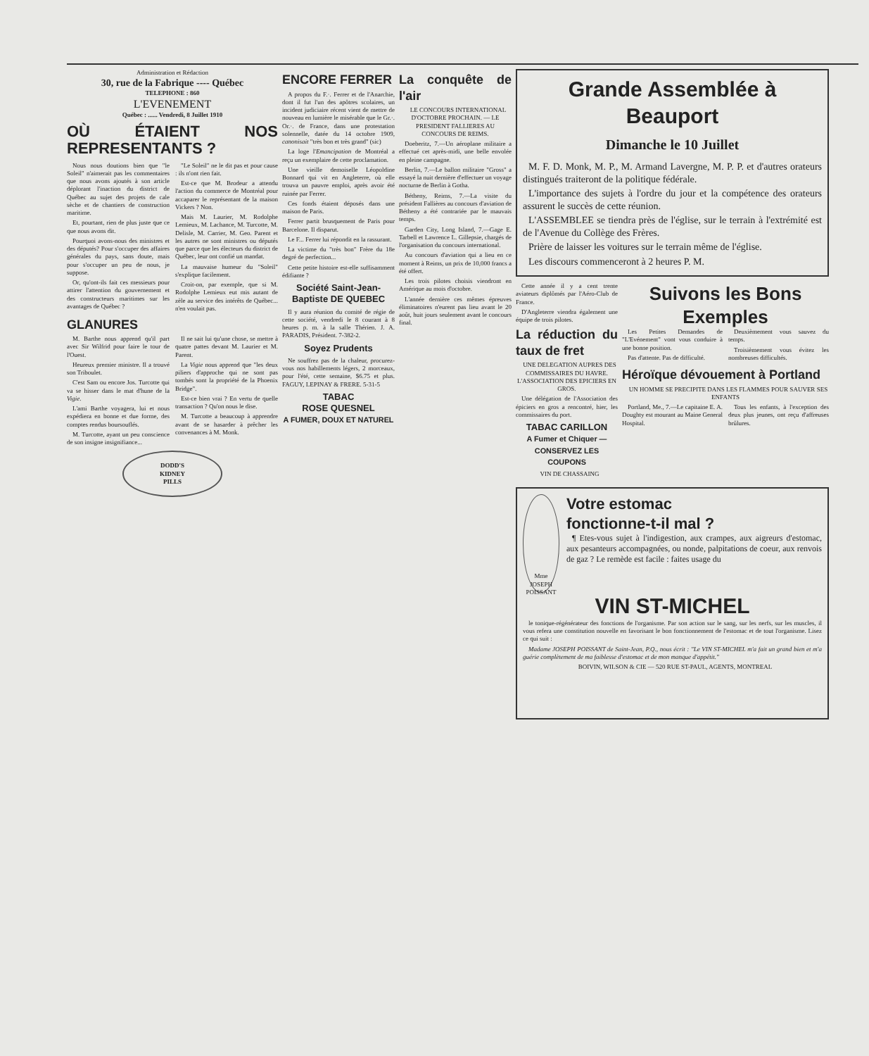Administration et Rédaction
30, rue de la Fabrique ---- Québec
TELEPHONE : 860
L'EVENEMENT
Québec : ...... Vendredi, 8 Juillet 1910
OÙ ÉTAIENT NOS REPRESENTANTS ?
Nous nous doutions bien que "le Soleil" n'aimerait pas les commentaires que nous avons ajoutés à son article déplorant l'inaction du district de Québec au sujet des projets de cale sèche et de chantiers de construction maritime.
Et, pourtant, rien de plus juste que ce que nous avons dit.
Pourquoi avons-nous des ministres et des députés? Pour s'occuper des affaires générales du pays, sans doute, mais pour s'occuper un peu de nous, je suppose.
Or, qu'ont-ils fait ces messieurs pour attirer l'attention du gouvernement et des constructeurs maritimes sur les avantages de Québec ?
"Le Soleil" ne le dit pas et pour cause : ils n'ont rien fait.
Est-ce que M. Brodeur a attendu l'action du commerce de Montréal pour accaparer le représentant de la maison Vickers ? Non.
Mais M. Laurier, M. Rodolphe Lemieux, M. Lachance, M. Turcotte, M. Delisle, M. Carrier, M. Geo. Parent et les autres ne sont ministres ou députés que parce que les électeurs du district de Québec, leur ont confié un mandat.
La mauvaise humeur du "Soleil" s'explique facilement.
Croit-on, par exemple, que si M. Rodolphe Lemieux eut mis autant de zèle au service des intérêts de Québec... n'en voulait pas.
GLANURES
M. Barthe nous apprend qu'il part avec Sir Wilfrid pour faire le tour de l'Ouest.
Heureux premier ministre. Il a trouvé son Triboulet.
C'est Sam ou encore Jos. Turcotte qui va se hisser dans le mat d'hune de la Vigie.
L'ami Barthe voyagera, lui et nous expédiera en bonne et due forme, des comptes rendus boursouflés.
M. Turcotte, ayant un peu conscience de son insigne insignifiance...
Il ne sait lui qu'une chose, se mettre à quatre pattes devant M. Laurier et M. Parent.
La Vigie nous apprend que "les deux piliers d'approche qui ne sont pas tombés sont la propriété de la Phoenix Bridge".
Est-ce bien vrai ? En vertu de quelle transaction ? Qu'on nous le dise.
M. Turcotte a beaucoup à apprendre avant de se hasarder à prêcher les convenances à M. Monk.
DODD'S
KIDNEY
PILLS
ENCORE FERRER
A propos du F.·. Ferrer et de l'Anarchie, dont il fut l'un des apôtres scolaires, un incident judiciaire récent vient de mettre de nouveau en lumière le misérable que le Gr.·. Or.·. de France, dans une protestation solennelle, datée du 14 octobre 1909, canonisait "très bon et très grand" (sic)
La loge l'Emancipation de Montréal a reçu un exemplaire de cette proclamation.
Une vieille demoiselle Léopoldine Bonnard qui vit en Angleterre, où elle trouva un pauvre emploi, après avoir été ruinée par Ferrer.
Ces fonds étaient déposés dans une maison de Paris.
Ferrer partit brusquement de Paris pour Barcelone. Il disparut.
Le F... Ferrer lui répondit en la rassurant.
La victime du "très bon" Frère du 18e degré de perfection...
Cette petite histoire est-elle suffisamment édifiante ?
Société Saint-Jean-Baptiste DE QUEBEC
Il y aura réunion du comité de régie de cette société, vendredi le 8 courant à 8 heures p. m. à la salle Thérien. J. A. PARADIS, Président. 7-382-2.
Soyez Prudents
Ne souffrez pas de la chaleur, procurez-vous nos habillements légers, 2 morceaux, pour l'été, cette semaine, $6.75 et plus. FAGUY, LEPINAY & FRERE. 5-31-5
TABAC
ROSE QUESNEL
A FUMER, DOUX ET NATUREL
La conquête de l'air
LE CONCOURS INTERNATIONAL D'OCTOBRE PROCHAIN. — LE PRESIDENT FALLIERES AU CONCOURS DE REIMS.
Doeberitz, 7.—Un aéroplane militaire a effectué cet après-midi, une belle envolée en pleine campagne.
Berlin, 7.—Le ballon militaire "Gross" a essayé la nuit dernière d'effectuer un voyage nocturne de Berlin à Gotha.
Bétheny, Reims, 7.—La visite du président Fallières au concours d'aviation de Bétheny a été contrariée par le mauvais temps.
Garden City, Long Island, 7.—Gage E. Tarbell et Lawrence L. Gillepsie, chargés de l'organisation du concours international.
Au concours d'aviation qui a lieu en ce moment à Reims, un prix de 10,000 francs a été offert.
Les trois pilotes choisis viendront en Amérique au mois d'octobre.
L'année dernière ces mêmes épreuves éliminatoires n'eurent pas lieu avant le 20 août, huit jours seulement avant le concours final.
Grande Assemblée à Beauport
Dimanche le 10 Juillet
M. F. D. Monk, M. P., M. Armand Lavergne, M. P. P. et d'autres orateurs distingués traiteront de la politique fédérale.
L'importance des sujets à l'ordre du jour et la compétence des orateurs assurent le succès de cette réunion.
L'ASSEMBLEE se tiendra près de l'église, sur le terrain à l'extrémité est de l'Avenue du Collège des Frères.
Prière de laisser les voitures sur le terrain même de l'église.
Les discours commenceront à 2 heures P. M.
Cette année il y a cent trente aviateurs diplômés par l'Aéro-Club de France.
D'Angleterre viendra également une équipe de trois pilotes.
La réduction du taux de fret
UNE DELEGATION AUPRES DES COMMISSAIRES DU HAVRE. L'ASSOCIATION DES EPICIERS EN GROS.
Une délégation de l'Association des épiciers en gros a rencontré, hier, les commissaires du port.
TABAC CARILLON
A Fumer et Chiquer — CONSERVEZ LES COUPONS
VIN DE CHASSAING
Suivons les Bons Exemples
Les Petites Demandes de "L'Evénement" vont vous conduire à une bonne position.
Pas d'attente. Pas de difficulté.
Deuxièmement vous sauvez du temps.
Troisièmement vous évitez les nombreuses difficultés.
Héroïque dévouement à Portland
UN HOMME SE PRECIPITE DANS LES FLAMMES POUR SAUVER SES ENFANTS
Portland, Me., 7.—Le capitaine E. A. Doughty est mourant au Maine General Hospital.
Tous les enfants, à l'exception des deux plus jeunes, ont reçu d'affreuses brûlures.
Mme JOSEPH POISSANT
Votre estomac
fonctionne-t-il mal ?
¶ Etes-vous sujet à l'indigestion, aux crampes, aux aigreurs d'estomac, aux pesanteurs accompagnées, ou nonde, palpitations de coeur, aux renvois de gaz ? Le remède est facile : faites usage du
VIN ST-MICHEL
le tonique-régénérateur des fonctions de l'organisme. Par son action sur le sang, sur les nerfs, sur les muscles, il vous refera une constitution nouvelle en favorisant le bon fonctionnement de l'estomac et de tout l'organisme. Lisez ce qui suit :
Madame JOSEPH POISSANT de Saint-Jean, P.Q., nous écrit : "Le VIN ST-MICHEL m'a fait un grand bien et m'a guérie complètement de ma faiblesse d'estomac et de mon manque d'appétit."
BOIVIN, WILSON & CIE — 520 RUE ST-PAUL, AGENTS, MONTREAL